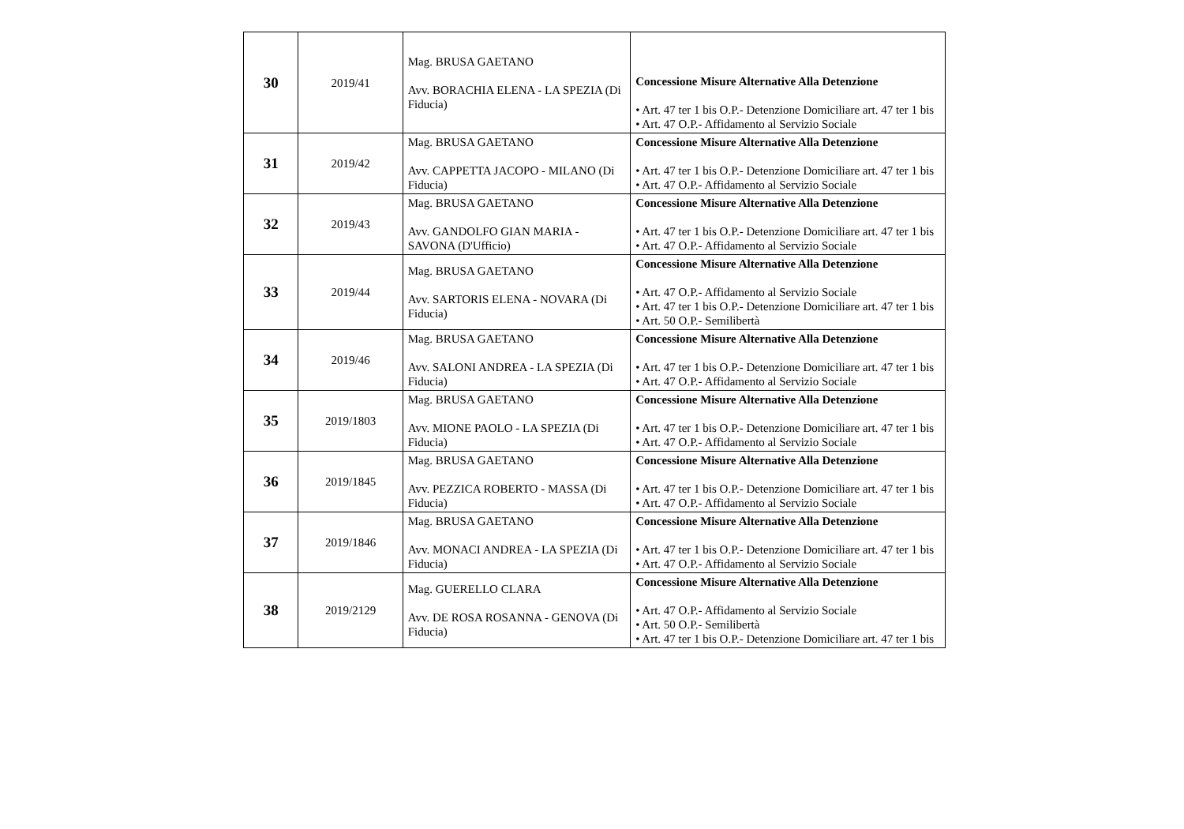| 30 | 2019/41 | Mag. BRUSA GAETANO Avv. BORACHIA ELENA - LA SPEZIA (Di Fiducia) | Concessione Misure Alternative Alla Detenzione • Art. 47 ter 1 bis O.P.- Detenzione Domiciliare art. 47 ter 1 bis • Art. 47 O.P.- Affidamento al Servizio Sociale |
| 31 | 2019/42 | Mag. BRUSA GAETANO Avv. CAPPETTA JACOPO - MILANO (Di Fiducia) | Concessione Misure Alternative Alla Detenzione • Art. 47 ter 1 bis O.P.- Detenzione Domiciliare art. 47 ter 1 bis • Art. 47 O.P.- Affidamento al Servizio Sociale |
| 32 | 2019/43 | Mag. BRUSA GAETANO Avv. GANDOLFO GIAN MARIA - SAVONA (D'Ufficio) | Concessione Misure Alternative Alla Detenzione • Art. 47 ter 1 bis O.P.- Detenzione Domiciliare art. 47 ter 1 bis • Art. 47 O.P.- Affidamento al Servizio Sociale |
| 33 | 2019/44 | Mag. BRUSA GAETANO Avv. SARTORIS ELENA - NOVARA (Di Fiducia) | Concessione Misure Alternative Alla Detenzione • Art. 47 O.P.- Affidamento al Servizio Sociale • Art. 47 ter 1 bis O.P.- Detenzione Domiciliare art. 47 ter 1 bis • Art. 50 O.P.- Semilibertà |
| 34 | 2019/46 | Mag. BRUSA GAETANO Avv. SALONI ANDREA - LA SPEZIA (Di Fiducia) | Concessione Misure Alternative Alla Detenzione • Art. 47 ter 1 bis O.P.- Detenzione Domiciliare art. 47 ter 1 bis • Art. 47 O.P.- Affidamento al Servizio Sociale |
| 35 | 2019/1803 | Mag. BRUSA GAETANO Avv. MIONE PAOLO - LA SPEZIA (Di Fiducia) | Concessione Misure Alternative Alla Detenzione • Art. 47 ter 1 bis O.P.- Detenzione Domiciliare art. 47 ter 1 bis • Art. 47 O.P.- Affidamento al Servizio Sociale |
| 36 | 2019/1845 | Mag. BRUSA GAETANO Avv. PEZZICA ROBERTO - MASSA (Di Fiducia) | Concessione Misure Alternative Alla Detenzione • Art. 47 ter 1 bis O.P.- Detenzione Domiciliare art. 47 ter 1 bis • Art. 47 O.P.- Affidamento al Servizio Sociale |
| 37 | 2019/1846 | Mag. BRUSA GAETANO Avv. MONACI ANDREA - LA SPEZIA (Di Fiducia) | Concessione Misure Alternative Alla Detenzione • Art. 47 ter 1 bis O.P.- Detenzione Domiciliare art. 47 ter 1 bis • Art. 47 O.P.- Affidamento al Servizio Sociale |
| 38 | 2019/2129 | Mag. GUERELLO CLARA Avv. DE ROSA ROSANNA - GENOVA (Di Fiducia) | Concessione Misure Alternative Alla Detenzione • Art. 47 O.P.- Affidamento al Servizio Sociale • Art. 50 O.P.- Semilibertà • Art. 47 ter 1 bis O.P.- Detenzione Domiciliare art. 47 ter 1 bis |